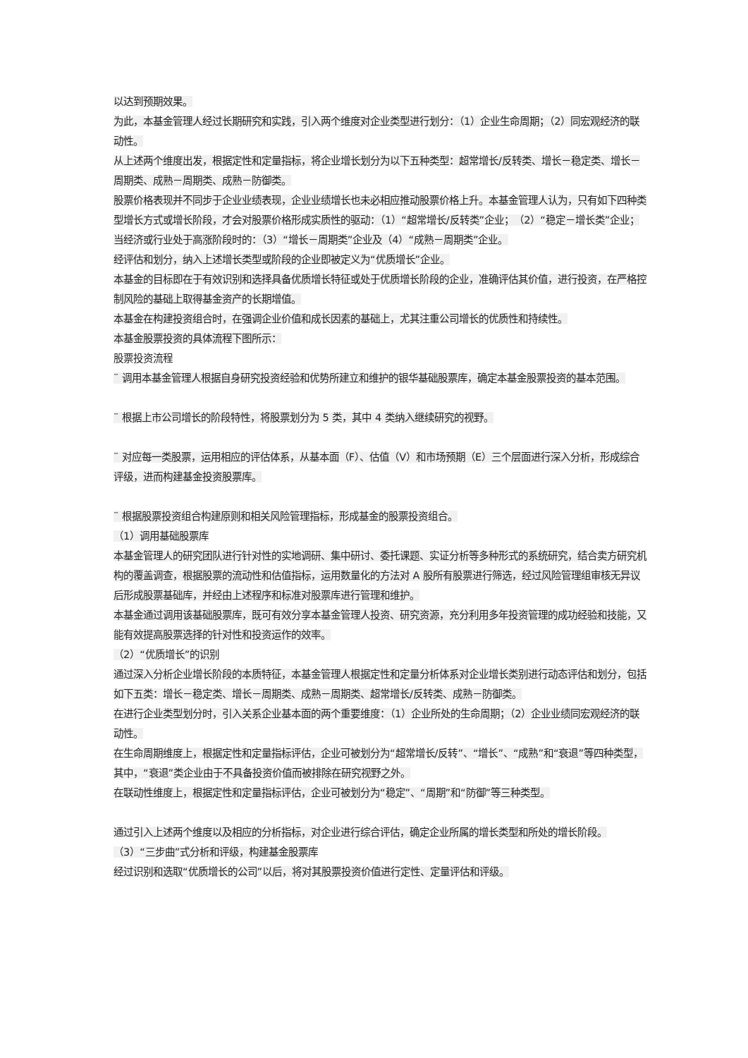以达到预期效果。
为此，本基金管理人经过长期研究和实践，引入两个维度对企业类型进行划分：（1）企业生命周期；（2）同宏观经济的联动性。
从上述两个维度出发，根据定性和定量指标，将企业增长划分为以下五种类型：超常增长/反转类、增长－稳定类、增长－周期类、成熟－周期类、成熟－防御类。
股票价格表现并不同步于企业业绩表现，企业业绩增长也未必相应推动股票价格上升。本基金管理人认为，只有如下四种类型增长方式或增长阶段，才会对股票价格形成实质性的驱动：（1）“超常增长/反转类”企业；　（2）“稳定－增长类”企业；当经济或行业处于高涨阶段时的：（3）“增长－周期类”企业及（4）“成熟－周期类”企业。
经评估和划分，纳入上述增长类型或阶段的企业即被定义为“优质增长”企业。
本基金的目标即在于有效识别和选择具备优质增长特征或处于优质增长阶段的企业，准确评估其价值，进行投资，在严格控制风险的基础上取得基金资产的长期增值。
本基金在构建投资组合时，在强调企业价值和成长因素的基础上，尤其注重公司增长的优质性和持续性。
本基金股票投资的具体流程下图所示：
股票投资流程
¨ 调用本基金管理人根据自身研究投资经验和优势所建立和维护的银华基础股票库，确定本基金股票投资的基本范围。
¨ 根据上市公司增长的阶段特性，将股票划分为 5 类，其中 4 类纳入继续研究的视野。
¨ 对应每一类股票，运用相应的评估体系，从基本面（F）、估值（V）和市场预期（E）三个层面进行深入分析，形成综合评级，进而构建基金投资股票库。
¨ 根据股票投资组合构建原则和相关风险管理指标，形成基金的股票投资组合。
（1）调用基础股票库
本基金管理人的研究团队进行针对性的实地调研、集中研讨、委托课题、实证分析等多种形式的系统研究，结合卖方研究机构的覆盖调查，根据股票的流动性和估值指标，运用数量化的方法对 A 股所有股票进行筛选，经过风险管理组审核无异议后形成股票基础库，并经由上述程序和标准对股票库进行管理和维护。
本基金通过调用该基础股票库，既可有效分享本基金管理人投资、研究资源，充分利用多年投资管理的成功经验和技能，又能有效提高股票选择的针对性和投资运作的效率。
（2）“优质增长”的识别
通过深入分析企业增长阶段的本质特征，本基金管理人根据定性和定量分析体系对企业增长类别进行动态评估和划分，包括如下五类：增长－稳定类、增长－周期类、成熟－周期类、超常增长/反转类、成熟－防御类。
在进行企业类型划分时，引入关系企业基本面的两个重要维度：（1）企业所处的生命周期；（2）企业业绩同宏观经济的联动性。
在生命周期维度上，根据定性和定量指标评估，企业可被划分为“超常增长/反转”、“增长”、“成熟”和“衰退”等四种类型，其中，“衰退”类企业由于不具备投资价值而被排除在研究视野之外。
在联动性维度上，根据定性和定量指标评估，企业可被划分为“稳定”、“周期”和“防御”等三种类型。
通过引入上述两个维度以及相应的分析指标，对企业进行综合评估，确定企业所属的增长类型和所处的增长阶段。
（3）“三步曲”式分析和评级，构建基金股票库
经过识别和选取“优质增长的公司”以后，将对其股票投资价值进行定性、定量评估和评级。